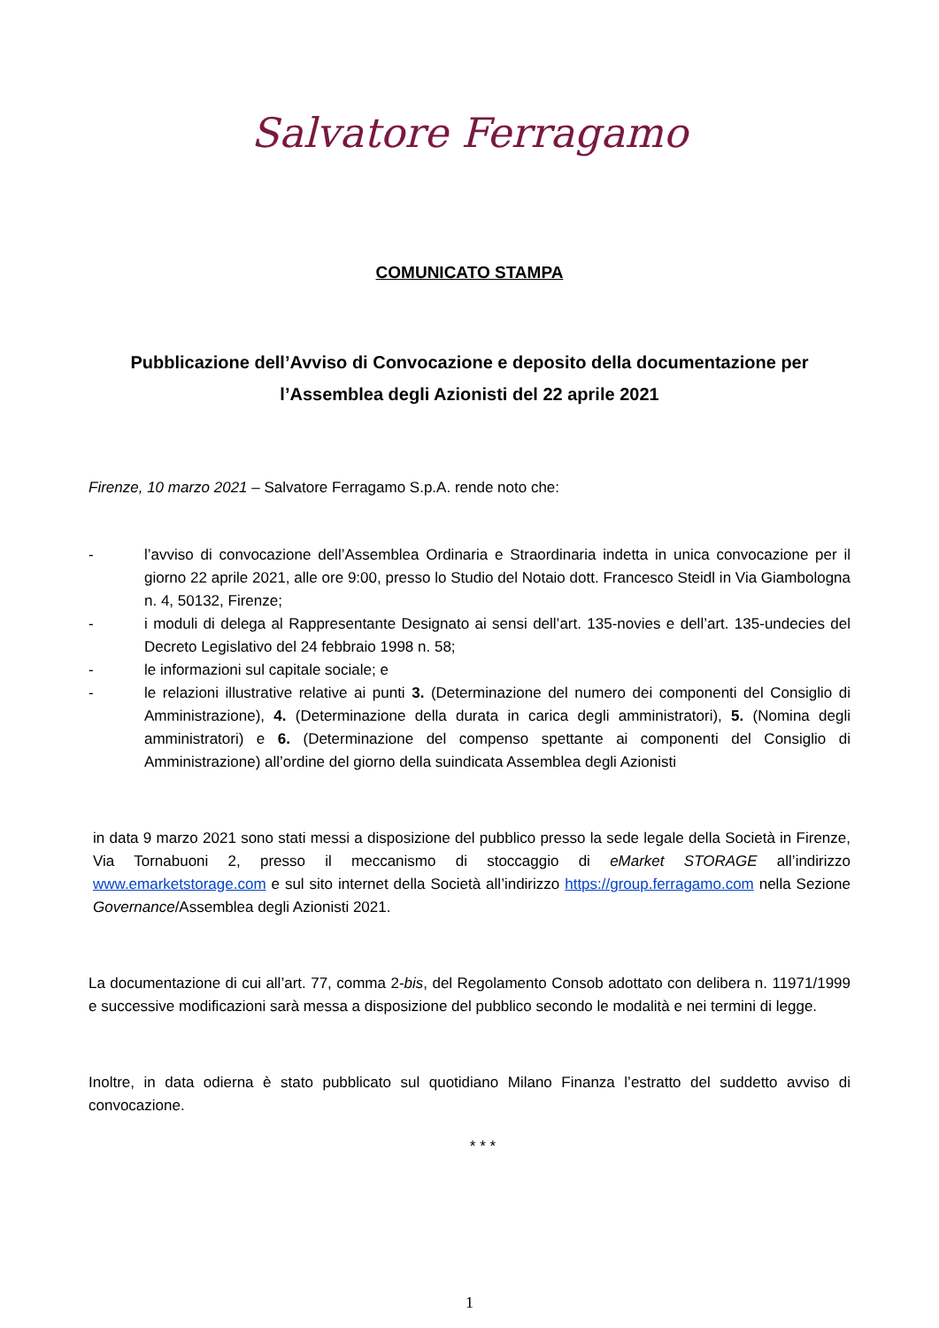Salvatore Ferragamo
COMUNICATO STAMPA
Pubblicazione dell’Avviso di Convocazione e deposito della documentazione per
l’Assemblea degli Azionisti del 22 aprile 2021
Firenze, 10 marzo 2021 – Salvatore Ferragamo S.p.A. rende noto che:
- l’avviso di convocazione dell’Assemblea Ordinaria e Straordinaria indetta in unica convocazione per il giorno 22 aprile 2021, alle ore 9:00, presso lo Studio del Notaio dott. Francesco Steidl in Via Giambologna n. 4, 50132, Firenze;
- i moduli di delega al Rappresentante Designato ai sensi dell’art. 135-novies e dell’art. 135-undecies del Decreto Legislativo del 24 febbraio 1998 n. 58;
- le informazioni sul capitale sociale; e
- le relazioni illustrative relative ai punti 3. (Determinazione del numero dei componenti del Consiglio di Amministrazione), 4. (Determinazione della durata in carica degli amministratori), 5. (Nomina degli amministratori) e 6. (Determinazione del compenso spettante ai componenti del Consiglio di Amministrazione) all’ordine del giorno della suindicata Assemblea degli Azionisti
in data 9 marzo 2021 sono stati messi a disposizione del pubblico presso la sede legale della Società in Firenze, Via Tornabuoni 2, presso il meccanismo di stoccaggio di eMarket STORAGE all’indirizzo www.emarketstorage.com e sul sito internet della Società all’indirizzo https://group.ferragamo.com nella Sezione Governance/Assemblea degli Azionisti 2021.
La documentazione di cui all’art. 77, comma 2-bis, del Regolamento Consob adottato con delibera n. 11971/1999 e successive modificazioni sarà messa a disposizione del pubblico secondo le modalità e nei termini di legge.
Inoltre, in data odierna è stato pubblicato sul quotidiano Milano Finanza l’estratto del suddetto avviso di convocazione.
* * *
1